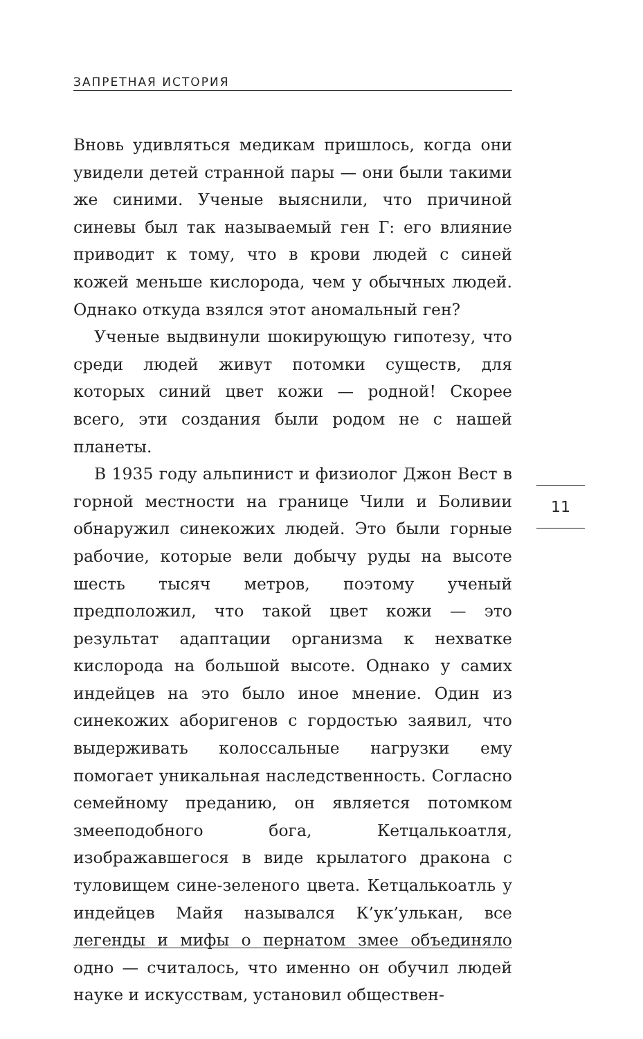ЗАПРЕТНАЯ ИСТОРИЯ
Вновь удивляться медикам пришлось, когда они увидели детей странной пары — они были такими же синими. Ученые выяснили, что причиной синевы был так называемый ген Г: его влияние приводит к тому, что в крови людей с синей кожей меньше кислорода, чем у обычных людей. Однако откуда взялся этот аномальный ген?
Ученые выдвинули шокирующую гипотезу, что среди людей живут потомки существ, для которых синий цвет кожи — родной! Скорее всего, эти создания были родом не с нашей планеты.
В 1935 году альпинист и физиолог Джон Вест в горной местности на границе Чили и Боливии обнаружил синекожих людей. Это были горные рабочие, которые вели добычу руды на высоте шесть тысяч метров, поэтому ученый предположил, что такой цвет кожи — это результат адаптации организма к нехватке кислорода на большой высоте. Однако у самих индейцев на это было иное мнение. Один из синекожих аборигенов с гордостью заявил, что выдерживать колоссальные нагрузки ему помогает уникальная наследственность. Согласно семейному преданию, он является потомком змееподобного бога, Кетцалькоатля, изображавшегося в виде крылатого дракона с туловищем сине-зеленого цвета. Кетцалькоатль у индейцев Майя назывался К’ук’улькан, все легенды и мифы о пернатом змее объединяло одно — считалось, что именно он обучил людей науке и искусствам, установил обществен-
11